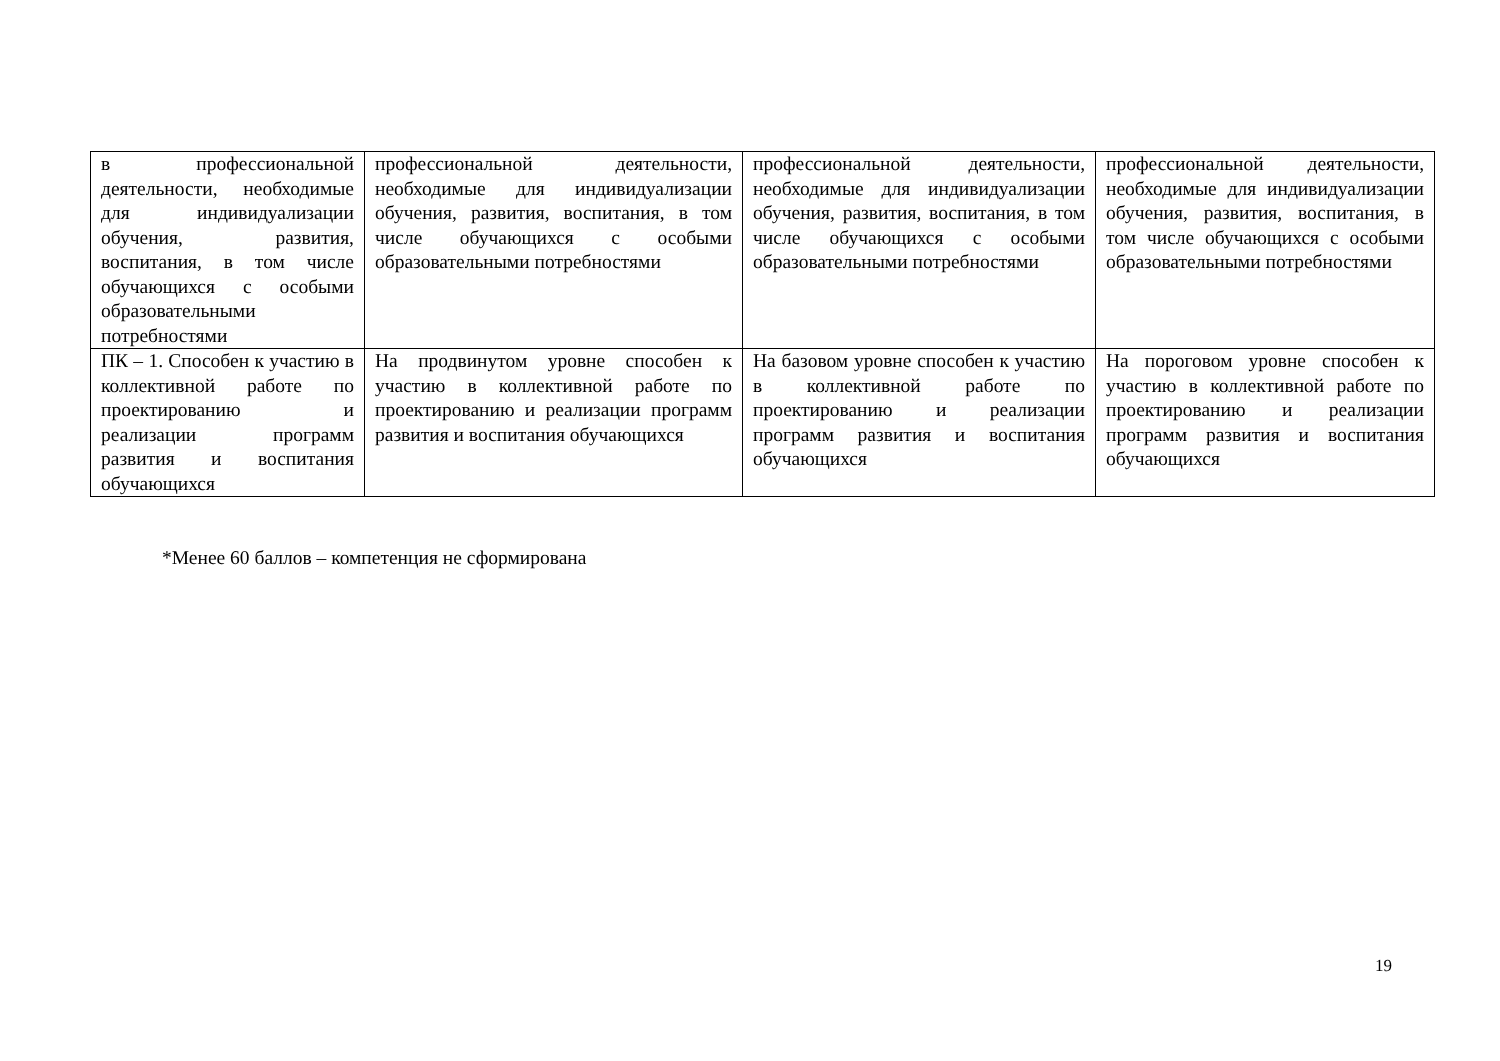| в профессиональной деятельности, необходимые для индивидуализации обучения, развития, воспитания, в том числе обучающихся с особыми образовательными потребностями | профессиональной деятельности, необходимые для индивидуализации обучения, развития, воспитания, в том числе обучающихся с особыми образовательными потребностями | профессиональной деятельности, необходимые для индивидуализации обучения, развития, воспитания, в том числе обучающихся с особыми образовательными потребностями | профессиональной деятельности, необходимые для индивидуализации обучения, развития, воспитания, в том числе обучающихся с особыми образовательными потребностями |
| ПК – 1. Способен к участию в коллективной работе по проектированию и реализации программ развития и воспитания обучающихся | На продвинутом уровне способен к участию в коллективной работе по проектированию и реализации программ развития и воспитания обучающихся | На базовом уровне способен к участию в коллективной работе по проектированию и реализации программ развития и воспитания обучающихся | На пороговом уровне способен к участию в коллективной работе по проектированию и реализации программ развития и воспитания обучающихся |
*Менее 60 баллов – компетенция не сформирована
19